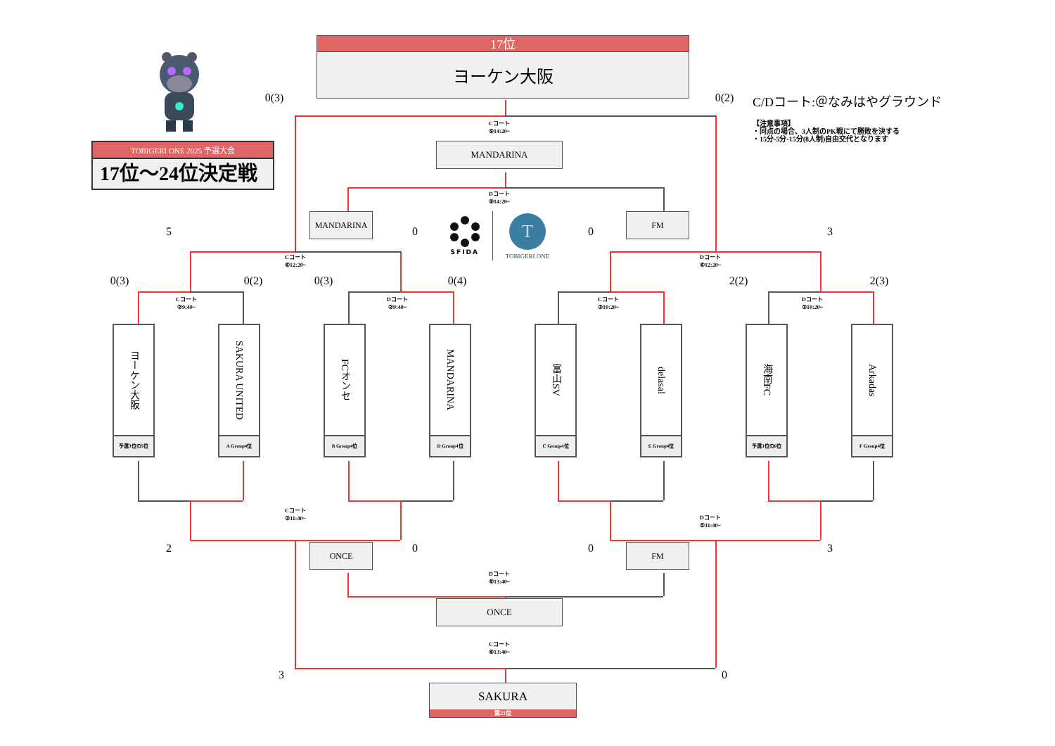TOBIGERI ONE 2025 予選大会
17位～24位決定戦
17位
ヨーケン大阪
0(3)
0(2)
C/Dコート:＠なみはやグラウンド
【注意事項】
・同点の場合、3人制のPK戦にて勝敗を決する
・15分‐5分‐15分(8人制)自由交代となります
Cコート
⑨14:20~
MANDARINA
Dコート
⑨14:20~
MANDARINA
5
0
SFIDA
T
TOBIGERI ONE
0
FM
3
Cコート
⑥12:20~
Dコート
⑥12:20~
0(3)
0(2)
0(3)
0(4)
2(2)
2(3)
Cコート
②9:40~
Dコート
②9:40~
Cコート
③10:20~
Dコート
③10:20~
ヨーケン大阪
予選3位の5位
SAKURA UNITED
A Group4位
FCオンセ
B Group4位
MANDARINA
D Group4位
富山SV
C Group4位
delasal
E Group4位
海南FC
予選3位の6位
Arkadas
F Group4位
Cコート
③11:40~
Dコート
⑤11:40~
2
ONCE
0
0
FM
3
Dコート
⑧13:40~
ONCE
Cコート
⑧13:40~
3
0
SAKURA
第21位